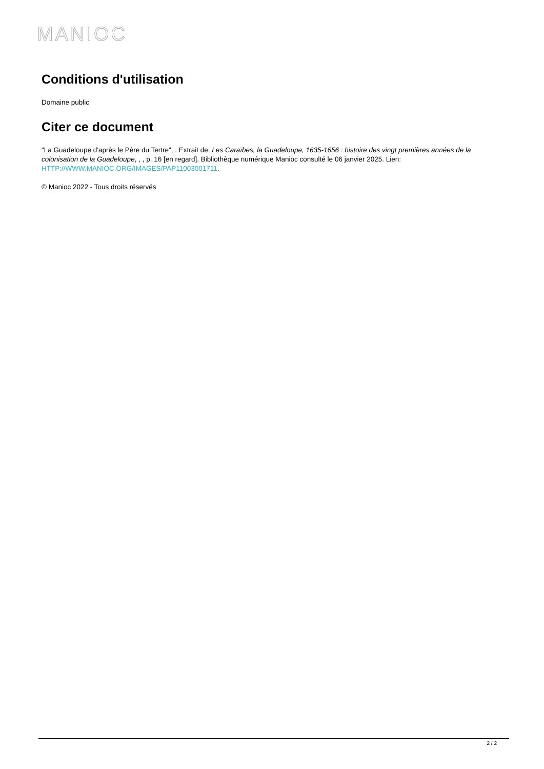MANIOC
Conditions d'utilisation
Domaine public
Citer ce document
"La Guadeloupe d'après le Père du Tertre", . Extrait de: Les Caraïbes, la Guadeloupe, 1635-1656 : histoire des vingt premières années de la colonisation de la Guadeloupe, , , p. 16 [en regard]. Bibliothèque numérique Manioc consulté le 06 janvier 2025. Lien: HTTP://WWW.MANIOC.ORG/IMAGES/PAP11003001711.
© Manioc 2022 - Tous droits réservés
2 / 2